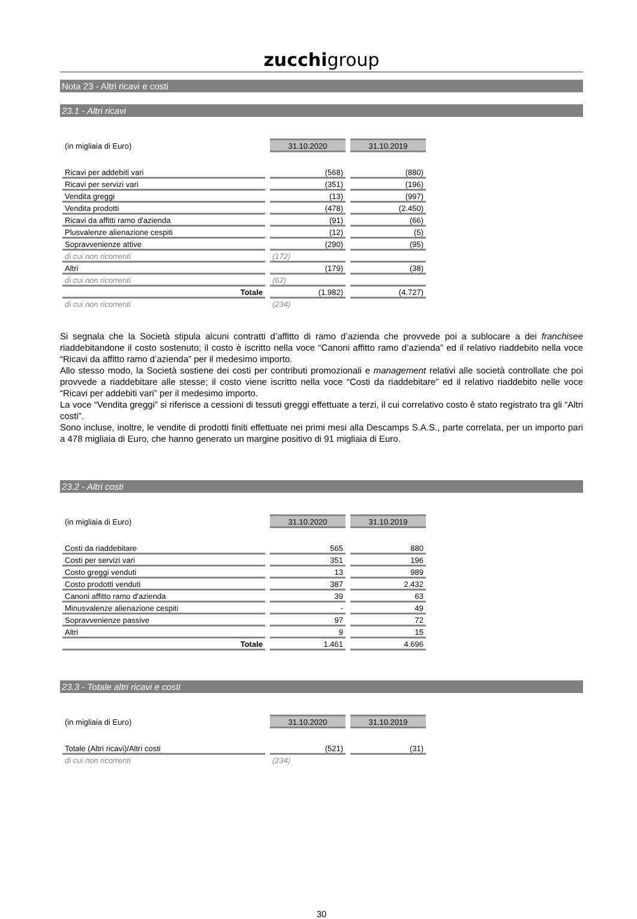zucchigroup
Nota 23 - Altri ricavi e costi
23.1 - Altri ricavi
| (in migliaia di Euro) | 31.10.2020 | 31.10.2019 |
| Ricavi per addebiti vari | (568) | (880) |
| Ricavi per servizi vari | (351) | (196) |
| Vendita greggi | (13) | (997) |
| Vendita prodotti | (478) | (2.450) |
| Ricavi da affitti ramo d'azienda | (91) | (66) |
| Plusvalenze alienazione cespiti | (12) | (5) |
| Sopravvenienze attive | (290) | (95) |
| di cui non ricorrenti | (172) | |
| Altri | (179) | (38) |
| di cui non ricorrenti | (62) | |
| Totale | (1.982) | (4.727) |
| di cui non ricorrenti | (234) | |
Si segnala che la Società stipula alcuni contratti d’affitto di ramo d’azienda che provvede poi a sublocare a dei franchisee riaddebitandone il costo sostenuto; il costo è iscritto nella voce “Canoni affitto ramo d’azienda” ed il relativo riaddebito nella voce “Ricavi da affitto ramo d’azienda” per il medesimo importo.
Allo stesso modo, la Società sostiene dei costi per contributi promozionali e management relativi alle società controllate che poi provvede a riaddebitare alle stesse; il costo viene iscritto nella voce “Costi da riaddebitare” ed il relativo riaddebito nelle voce “Ricavi per addebiti vari” per il medesimo importo.
La voce “Vendita greggi” si riferisce a cessioni di tessuti greggi effettuate a terzi, il cui correlativo costo è stato registrato tra gli “Altri costi”.
Sono incluse, inoltre, le vendite di prodotti finiti effettuate nei primi mesi alla Descamps S.A.S., parte correlata, per un importo pari a 478 migliaia di Euro, che hanno generato un margine positivo di 91 migliaia di Euro.
23.2 - Altri costi
| (in migliaia di Euro) | 31.10.2020 | 31.10.2019 |
| Costi da riaddebitare | 565 | 880 |
| Costi per servizi vari | 351 | 196 |
| Costo greggi venduti | 13 | 989 |
| Costo prodotti venduti | 387 | 2.432 |
| Canoni affitto ramo d'azienda | 39 | 63 |
| Minusvalenze alienazione cespiti | - | 49 |
| Sopravvenienze passive | 97 | 72 |
| Altri | 9 | 15 |
| Totale | 1.461 | 4.696 |
23.3 - Totale altri ricavi e costi
| (in migliaia di Euro) | 31.10.2020 | 31.10.2019 |
| Totale (Altri ricavi)/Altri costi | (521) | (31) |
| di cui non ricorrenti | (234) | |
30